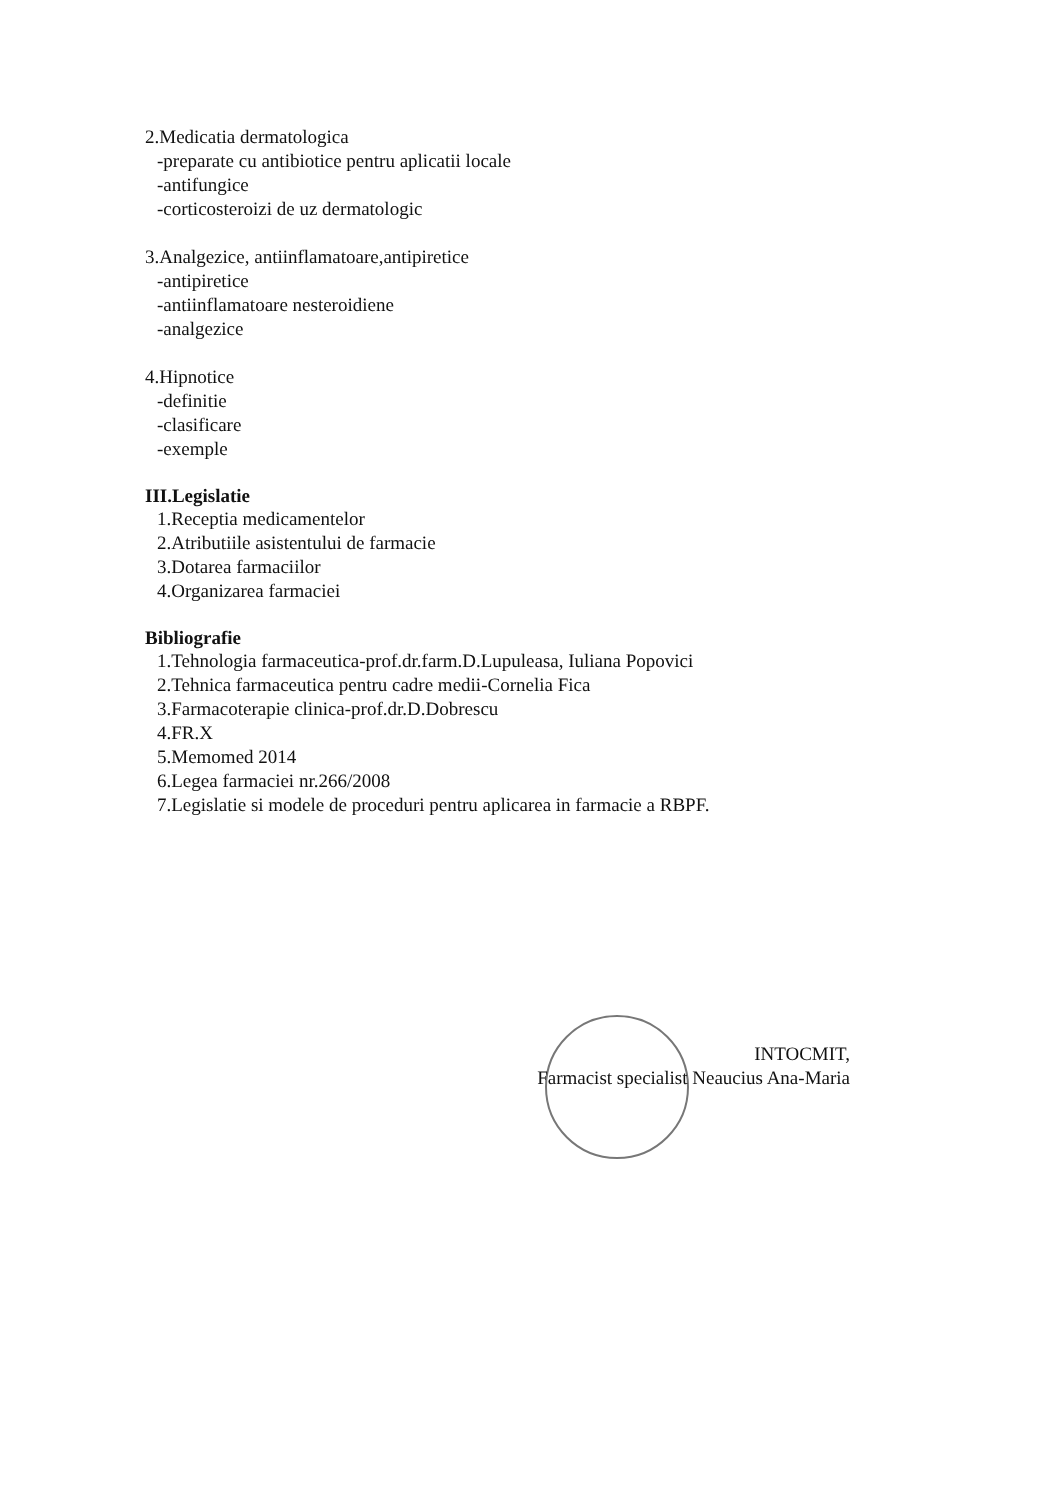2.Medicatia dermatologica
-preparate cu antibiotice pentru aplicatii locale
-antifungice
-corticosteroizi de uz dermatologic
3.Analgezice, antiinflamatoare,antipiretice
-antipiretice
-antiinflamatoare nesteroidiene
-analgezice
4.Hipnotice
-definitie
-clasificare
-exemple
III.Legislatie
1.Receptia medicamentelor
2.Atributiile asistentului de farmacie
3.Dotarea farmaciilor
4.Organizarea farmaciei
Bibliografie
1.Tehnologia farmaceutica-prof.dr.farm.D.Lupuleasa, Iuliana Popovici
2.Tehnica farmaceutica pentru cadre medii-Cornelia Fica
3.Farmacoterapie clinica-prof.dr.D.Dobrescu
4.FR.X
5.Memomed 2014
6.Legea farmaciei nr.266/2008
7.Legislatie si modele de proceduri pentru aplicarea in farmacie a RBPF.
INTOCMIT,
Farmacist specialist Neaucius Ana-Maria